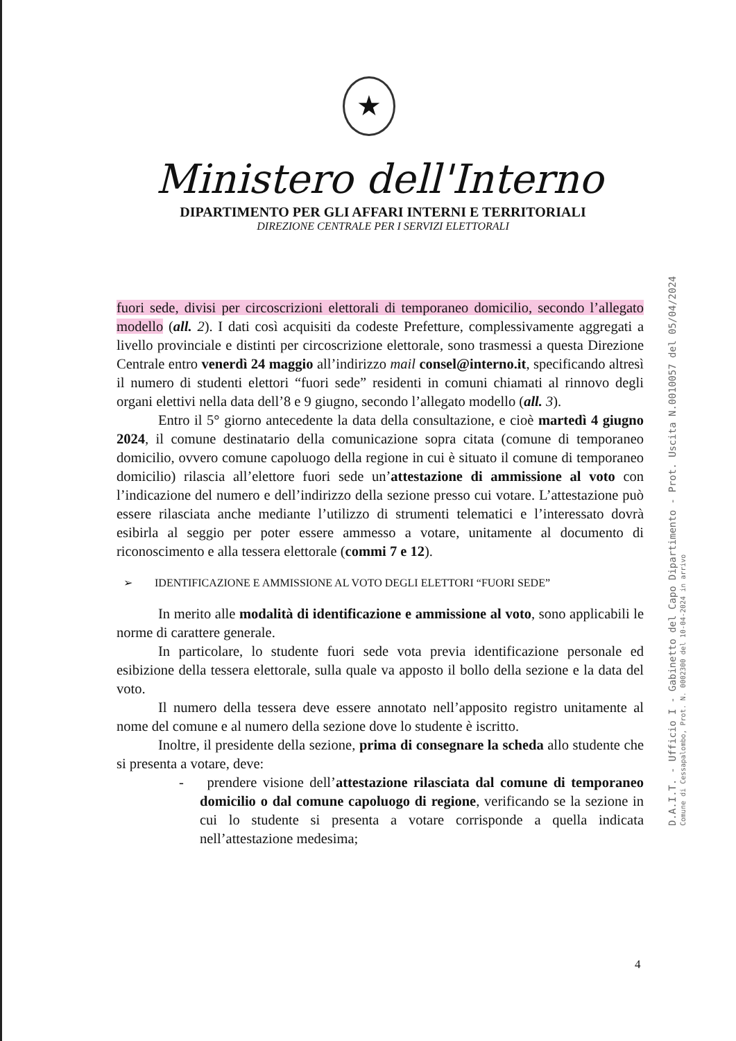★
Ministero dell'Interno
DIPARTIMENTO PER GLI AFFARI INTERNI E TERRITORIALI
DIREZIONE CENTRALE PER I SERVIZI ELETTORALI
fuori sede, divisi per circoscrizioni elettorali di temporaneo domicilio, secondo l’allegato modello (all. 2). I dati così acquisiti da codeste Prefetture, complessivamente aggregati a livello provinciale e distinti per circoscrizione elettorale, sono trasmessi a questa Direzione Centrale entro venerdì 24 maggio all’indirizzo mail consel@interno.it, specificando altresì il numero di studenti elettori “fuori sede” residenti in comuni chiamati al rinnovo degli organi elettivi nella data dell’8 e 9 giugno, secondo l’allegato modello (all. 3).
Entro il 5° giorno antecedente la data della consultazione, e cioè martedì 4 giugno 2024, il comune destinatario della comunicazione sopra citata (comune di temporaneo domicilio, ovvero comune capoluogo della regione in cui è situato il comune di temporaneo domicilio) rilascia all’elettore fuori sede un’attestazione di ammissione al voto con l’indicazione del numero e dell’indirizzo della sezione presso cui votare. L’attestazione può essere rilasciata anche mediante l’utilizzo di strumenti telematici e l’interessato dovrà esibirla al seggio per poter essere ammesso a votare, unitamente al documento di riconoscimento e alla tessera elettorale (commi 7 e 12).
➢ IDENTIFICAZIONE E AMMISSIONE AL VOTO DEGLI ELETTORI “FUORI SEDE”
In merito alle modalità di identificazione e ammissione al voto, sono applicabili le norme di carattere generale.
In particolare, lo studente fuori sede vota previa identificazione personale ed esibizione della tessera elettorale, sulla quale va apposto il bollo della sezione e la data del voto.
Il numero della tessera deve essere annotato nell’apposito registro unitamente al nome del comune e al numero della sezione dove lo studente è iscritto.
Inoltre, il presidente della sezione, prima di consegnare la scheda allo studente che si presenta a votare, deve:
- prendere visione dell’attestazione rilasciata dal comune di temporaneo domicilio o dal comune capoluogo di regione, verificando se la sezione in cui lo studente si presenta a votare corrisponde a quella indicata nell’attestazione medesima;
D.A.I.T. - Ufficio I - Gabinetto del Capo Dipartimento - Prot. Uscita N.0010057 del 05/04/2024
Comune di Cessapalombo, Prot. N. 0002300 del 10-04-2024 in arrivo
4